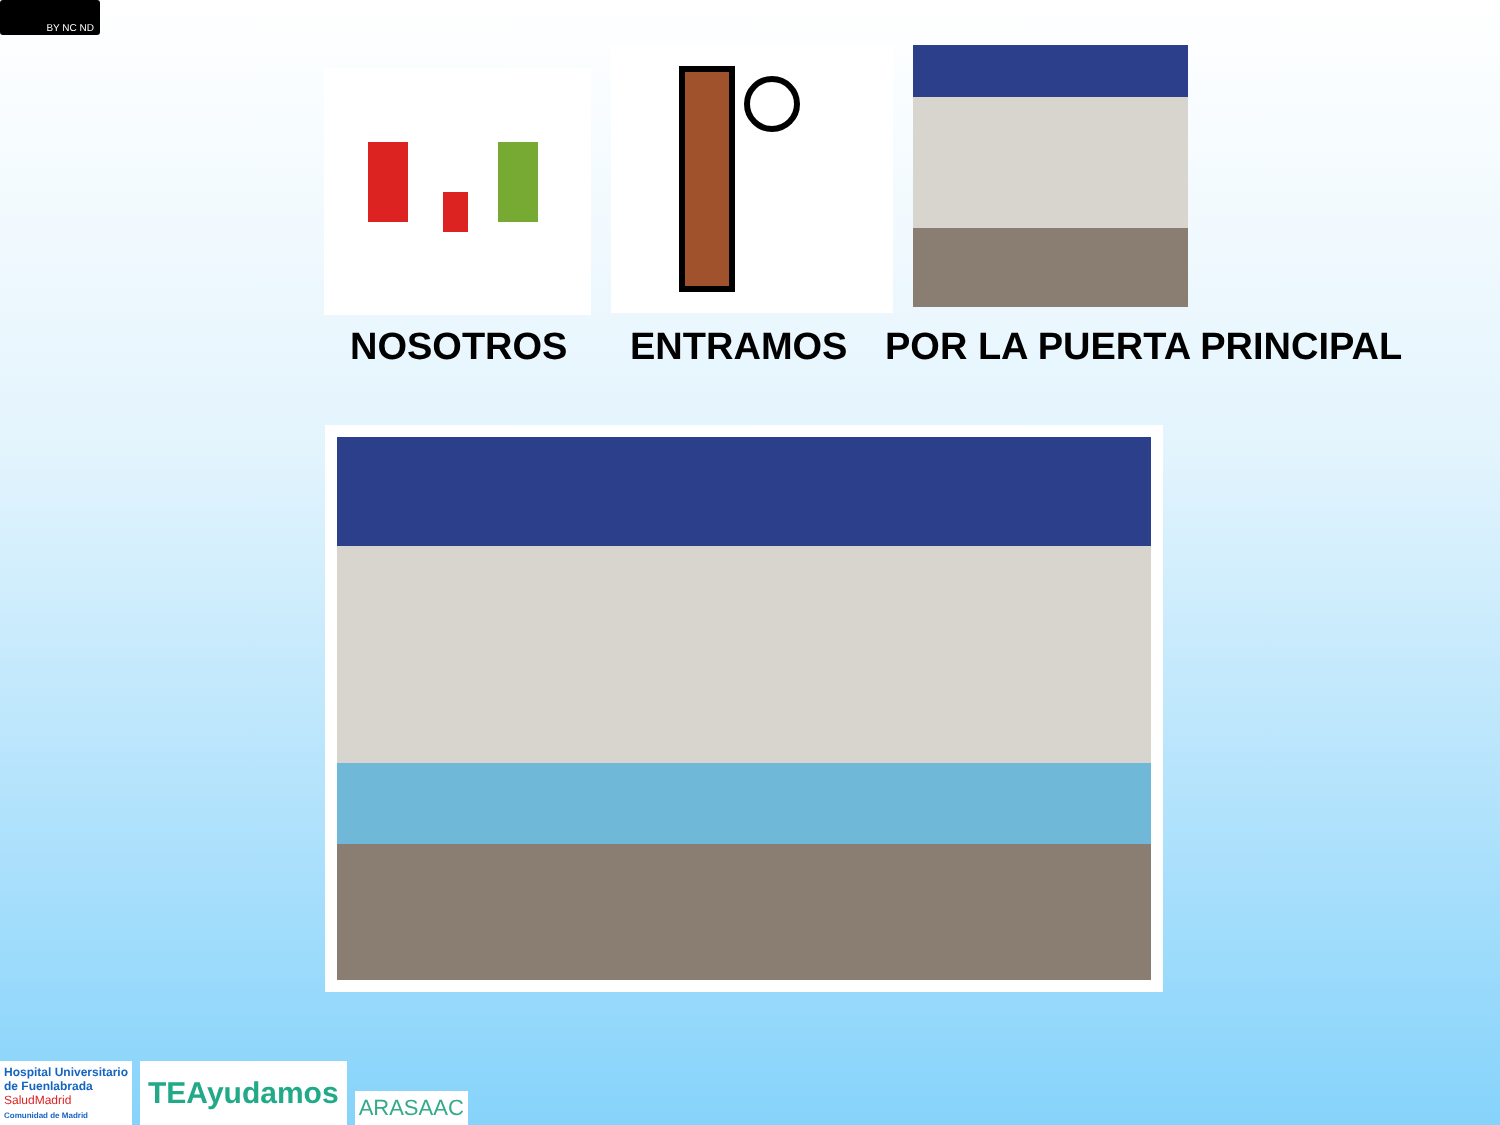BY NC ND
NOSOTROS ENTRAMOS POR LA PUERTA PRINCIPAL
Hospital Universitario
de Fuenlabrada
SaludMadrid
Comunidad de Madrid
TEAyudamos
ARASAAC